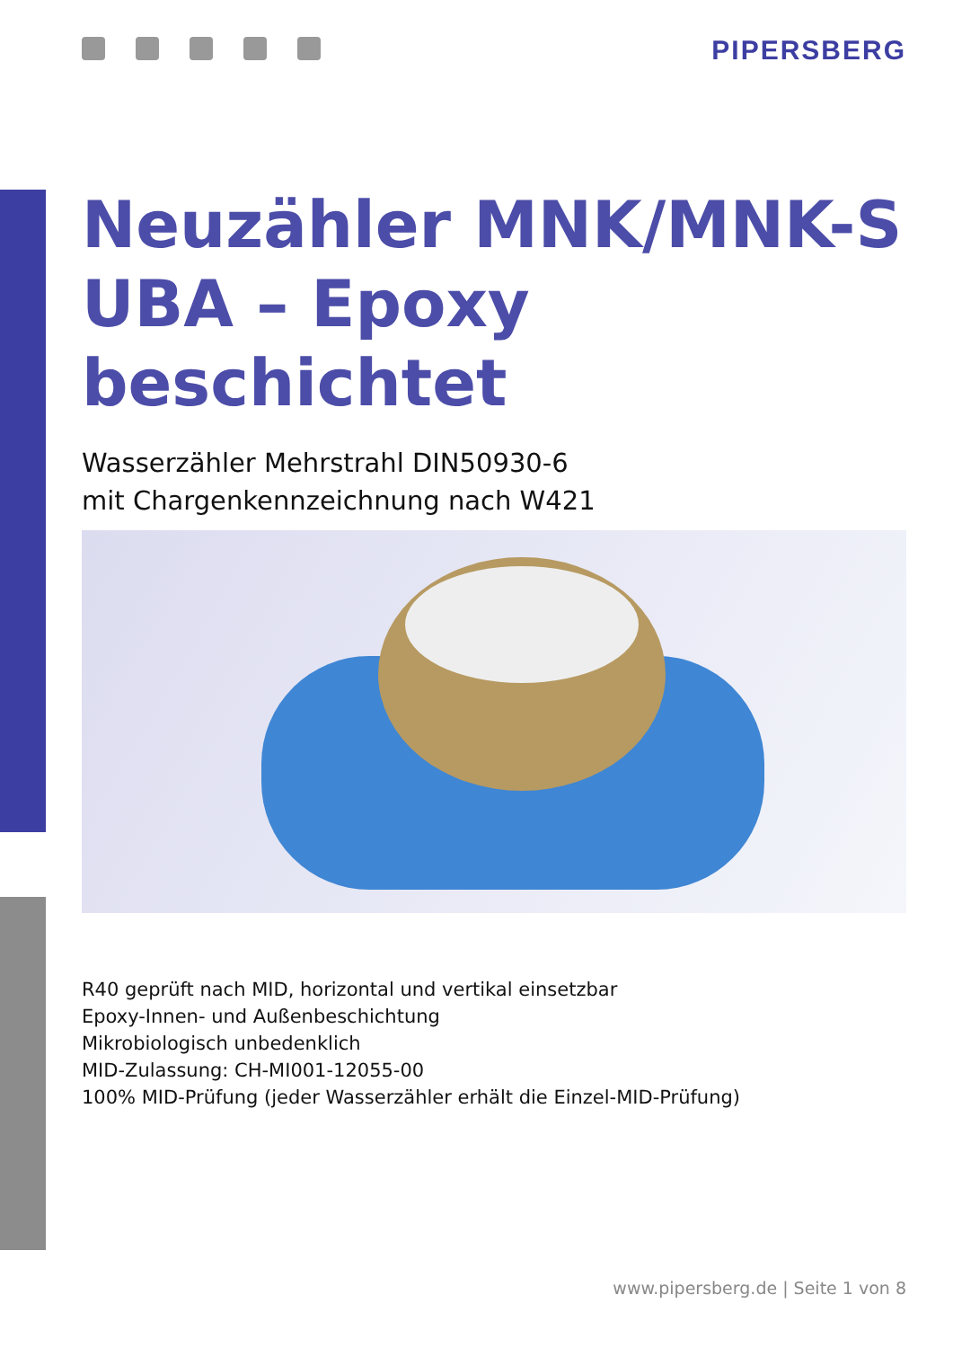PIPERSBERG
Neuzähler MNK/MNK-S
UBA – Epoxy beschichtet
Wasserzähler Mehrstrahl DIN50930-6
mit Chargenkennzeichnung nach W421
R40 geprüft nach MID, horizontal und vertikal einsetzbar
Epoxy-Innen- und Außenbeschichtung
Mikrobiologisch unbedenklich
MID-Zulassung: CH-MI001-12055-00
100% MID-Prüfung (jeder Wasserzähler erhält die Einzel-MID-Prüfung)
www.pipersberg.de | Seite 1 von 8